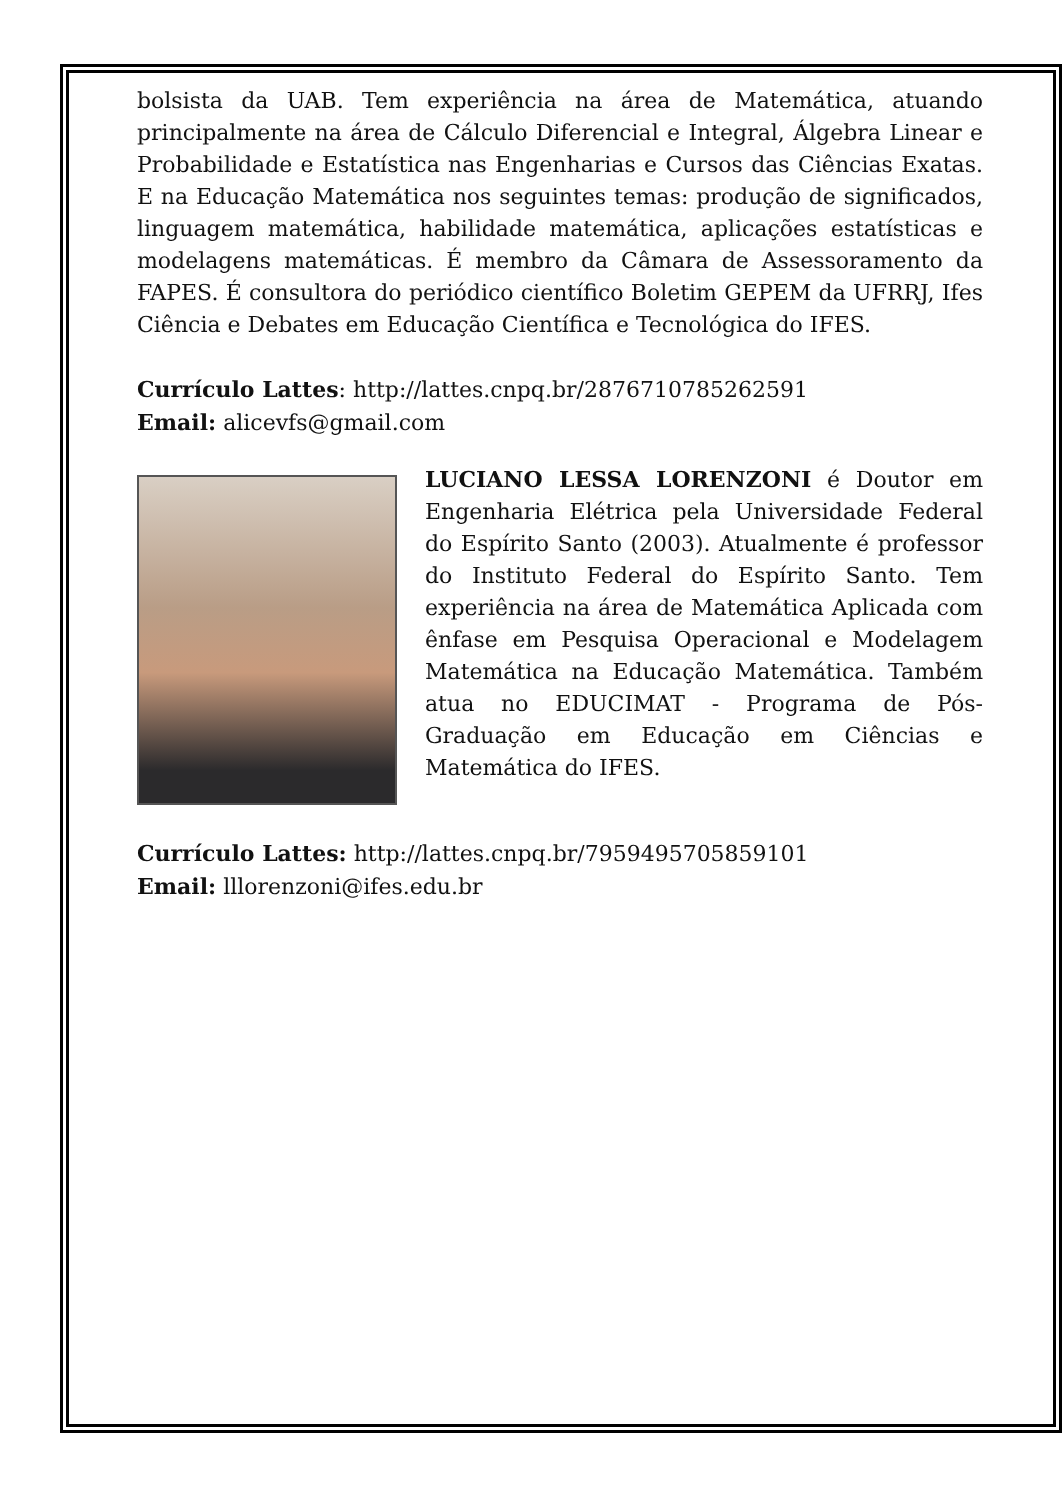bolsista da UAB. Tem experiência na área de Matemática, atuando principalmente na área de Cálculo Diferencial e Integral, Álgebra Linear e Probabilidade e Estatística nas Engenharias e Cursos das Ciências Exatas. E na Educação Matemática nos seguintes temas: produção de significados, linguagem matemática, habilidade matemática, aplicações estatísticas e modelagens matemáticas. É membro da Câmara de Assessoramento da FAPES. É consultora do periódico científico Boletim GEPEM da UFRRJ, Ifes Ciência e Debates em Educação Científica e Tecnológica do IFES.
Currículo Lattes: http://lattes.cnpq.br/2876710785262591
Email: alicevfs@gmail.com
LUCIANO LESSA LORENZONI é Doutor em Engenharia Elétrica pela Universidade Federal do Espírito Santo (2003). Atualmente é professor do Instituto Federal do Espírito Santo. Tem experiência na área de Matemática Aplicada com ênfase em Pesquisa Operacional e Modelagem Matemática na Educação Matemática. Também atua no EDUCIMAT - Programa de Pós-Graduação em Educação em Ciências e Matemática do IFES.
Currículo Lattes: http://lattes.cnpq.br/7959495705859101
Email: lllorenzoni@ifes.edu.br